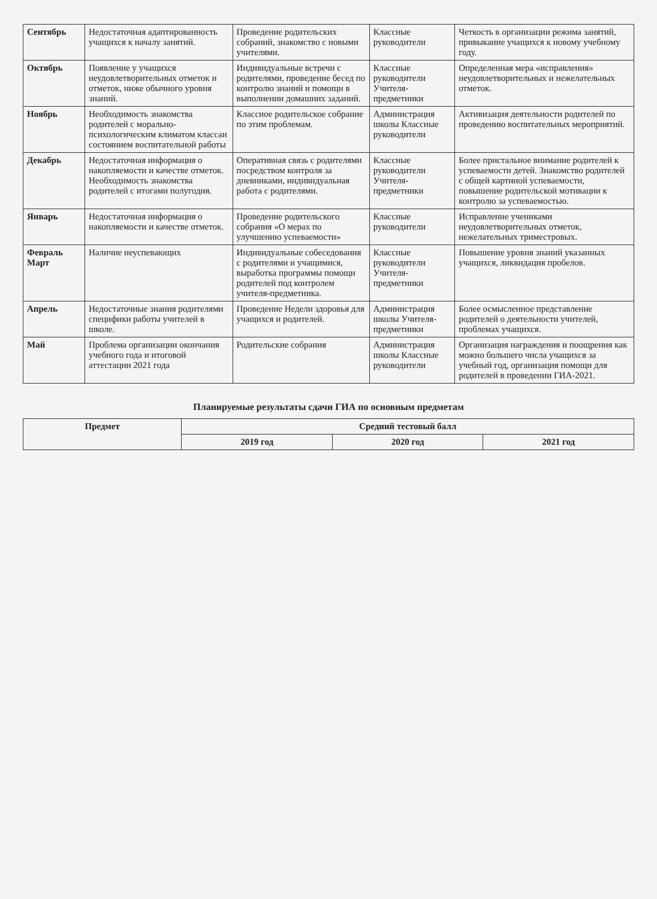| Сентябрь | Недостаточная адаптированность учащихся к началу занятий. | Проведение родительских собраний, знакомство с новыми учителями. | Классные руководители | Четкость в организации режима занятий, привыкание учащихся к новому учебному году. |
| Октябрь | Появление у учащихся неудовлетворительных отметок и отметок, ниже обычного уровня знаний. | Индивидуальные встречи с родителями, проведение бесед по контролю знаний и помощи в выполнении домашних заданий. | Классные руководители Учителя-предметники | Определенная мера «исправления» неудовлетворительных и нежелательных отметок. |
| Ноябрь | Необходимость знакомства родителей с морально-психологическим климатом классаи состоянием воспитательной работы | Классное родительское собрание по этим проблемам. | Администрация школы Классные руководители | Активизация деятельности родителей по проведению воспитательных мероприятий. |
| Декабрь | Недостаточная информация о накопляемости и качестве отметок. Необходимость знакомства родителей с итогами полугодия. | Оперативная связь с родителями посредством контроля за дневниками, индивидуальная работа с родителями. | Классные руководители Учителя-предметники | Более пристальное внимание родителей к успеваемости детей. Знакомство родителей с общей картиной успеваемости, повышение родительской мотивации к контролю за успеваемостью. |
| Январь | Недостаточная информация о накопляемости и качестве отметок. | Проведение родительского собрания «О мерах по улучшению успеваемости» | Классные руководители | Исправление учениками неудовлетворительных отметок, нежелательных триместровых. |
| Февраль Март | Наличие неуспевающих | Индивидуальные собеседования с родителями и учащимися, выработка программы помощи родителей под контролем учителя-предметника. | Классные руководители Учителя-предметники | Повышение уровня знаний указанных учащихся, ликвидация пробелов. |
| Апрель | Недостаточные знания родителями специфики работы учителей в школе. | Проведение Недели здоровья для учащихся и родителей. | Администрация школы Учителя-предметники | Более осмысленное представление родителей о деятельности учителей, проблемах учащихся. |
| Май | Проблема организации окончания учебного года и итоговой аттестации 2021 года | Родительские собрания | Администрация школы Классные руководители | Организация награждения и поощрения как можно большего числа учащихся за учебный год, организация помощи для родителей в проведении ГИА-2021. |
Планируемые результаты сдачи ГИА по основным предметам
| Предмет | Средний тестовый балл | | |
| --- | --- | --- | --- |
| | 2019 год | 2020 год | 2021 год |